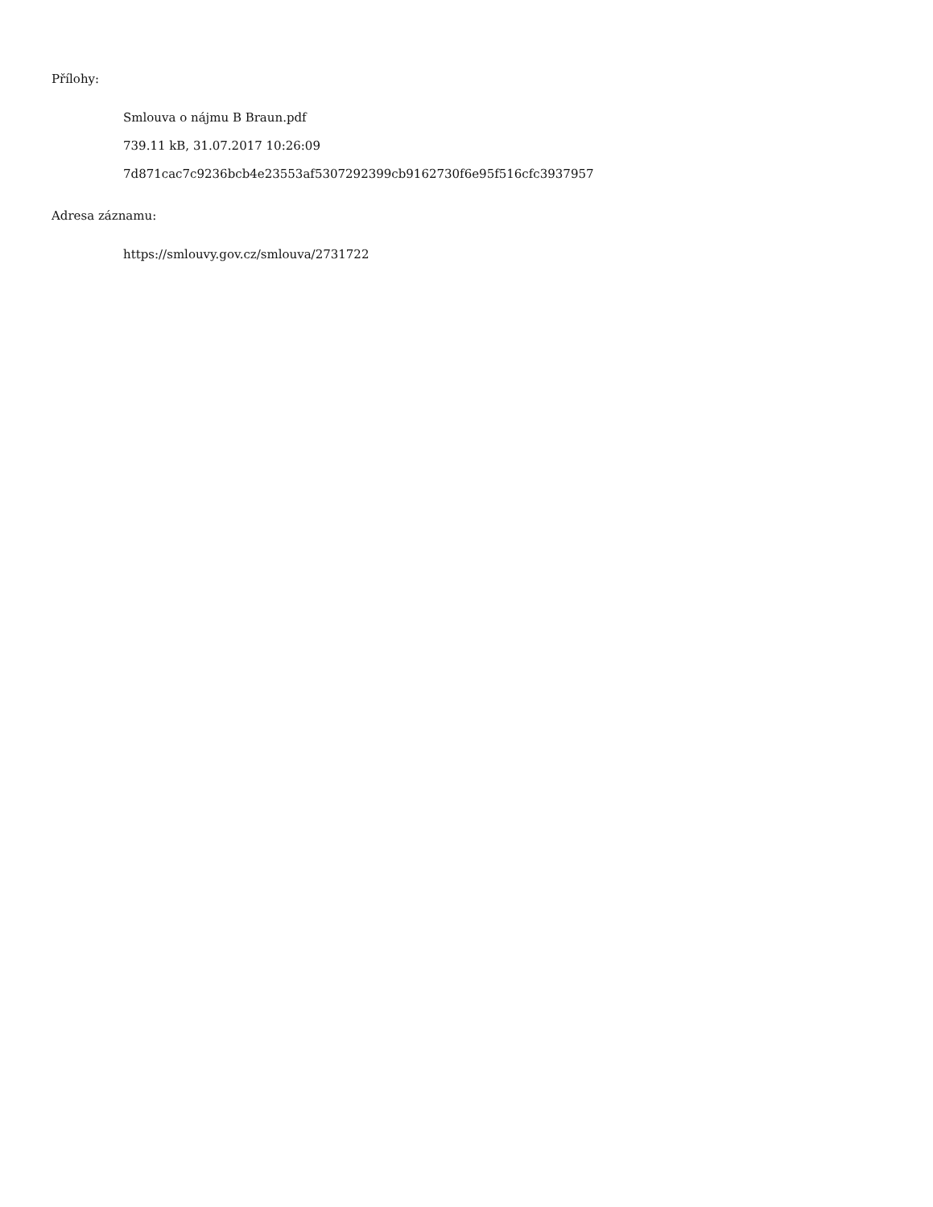Přílohy:
Smlouva o nájmu B Braun.pdf
739.11 kB, 31.07.2017 10:26:09
7d871cac7c9236bcb4e23553af5307292399cb9162730f6e95f516cfc3937957
Adresa záznamu:
https://smlouvy.gov.cz/smlouva/2731722